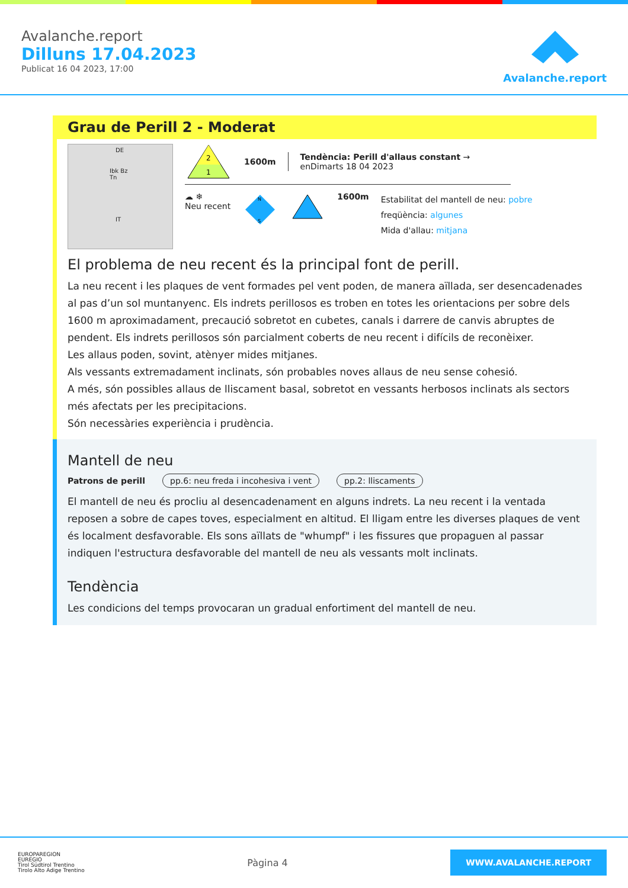Avalanche.report
Dilluns 17.04.2023
Publicat 16 04 2023, 17:00
Avalanche.report
Grau de Perill 2 - Moderat
DE
Ibk Bz Tn
IT
2
1
1600m
Tendència: Perill d'allaus constant →
enDimarts 18 04 2023
☁︎ ❄
Neu recent
N
S
1600m
Estabilitat del mantell de neu: pobre
freqüència: algunes
Mida d'allau: mitjana
El problema de neu recent és la principal font de perill.
La neu recent i les plaques de vent formades pel vent poden, de manera aïllada, ser desencadenades al pas d’un sol muntanyenc. Els indrets perillosos es troben en totes les orientacions per sobre dels 1600 m aproximadament, precaució sobretot en cubetes, canals i darrere de canvis abruptes de pendent. Els indrets perillosos són parcialment coberts de neu recent i difícils de reconèixer.
Les allaus poden, sovint, atènyer mides mitjanes.
Als vessants extremadament inclinats, són probables noves allaus de neu sense cohesió.
A més, són possibles allaus de lliscament basal, sobretot en vessants herbosos inclinats als sectors més afectats per les precipitacions.
Són necessàries experiència i prudència.
Mantell de neu
Patrons de perill pp.6: neu freda i incohesiva i vent pp.2: lliscaments
El mantell de neu és procliu al desencadenament en alguns indrets. La neu recent i la ventada reposen a sobre de capes toves, especialment en altitud. El lligam entre les diverses plaques de vent és localment desfavorable. Els sons aïllats de "whumpf" i les fissures que propaguen al passar indiquen l'estructura desfavorable del mantell de neu als vessants molt inclinats.
Tendència
Les condicions del temps provocaran un gradual enfortiment del mantell de neu.
EUROPAREGION
EUREGIO
Tirol Südtirol Trentino
Tirolo Alto Adige Trentino
Pàgina 4
WWW.AVALANCHE.REPORT